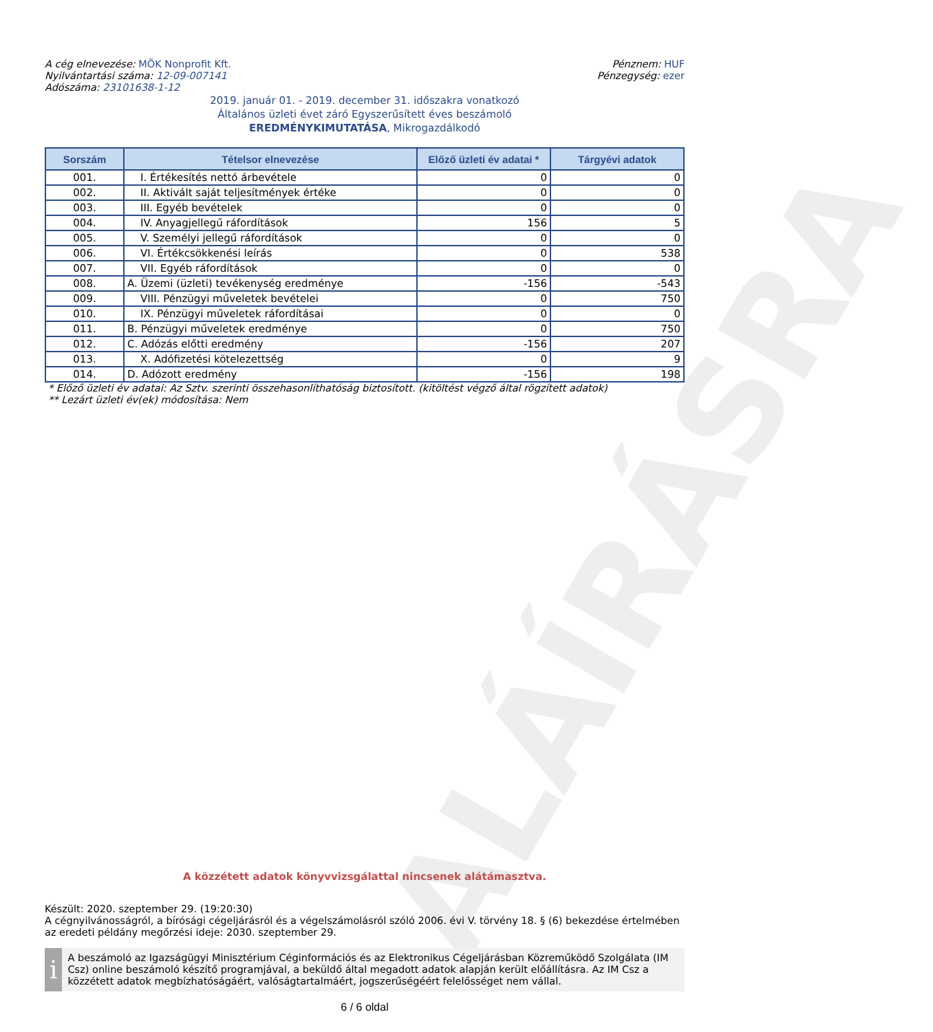ALÁÍRÁSRA
A cég elnevezése: MÖK Nonprofit Kft.
Nyilvántartási száma: 12-09-007141
Adószáma: 23101638-1-12
Pénznem: HUF
Pénzegység: ezer
2019. január 01. - 2019. december 31. időszakra vonatkozó
Általános üzleti évet záró Egyszerűsített éves beszámoló
EREDMÉNYKIMUTATÁSA, Mikrogazdálkodó
| Sorszám | Tételsor elnevezése | Előző üzleti év adatai * | Tárgyévi adatok |
| --- | --- | --- | --- |
| 001. | I. Értékesítés nettó árbevétele | 0 | 0 |
| 002. | II. Aktivált saját teljesítmények értéke | 0 | 0 |
| 003. | III. Egyéb bevételek | 0 | 0 |
| 004. | IV. Anyagjellegű ráfordítások | 156 | 5 |
| 005. | V. Személyi jellegű ráfordítások | 0 | 0 |
| 006. | VI. Értékcsökkenési leírás | 0 | 538 |
| 007. | VII. Egyéb ráfordítások | 0 | 0 |
| 008. | A. Üzemi (üzleti) tevékenység eredménye | -156 | -543 |
| 009. | VIII. Pénzügyi műveletek bevételei | 0 | 750 |
| 010. | IX. Pénzügyi műveletek ráfordításai | 0 | 0 |
| 011. | B. Pénzügyi műveletek eredménye | 0 | 750 |
| 012. | C. Adózás előtti eredmény | -156 | 207 |
| 013. | X. Adófizetési kötelezettség | 0 | 9 |
| 014. | D. Adózott eredmény | -156 | 198 |
* Előző üzleti év adatai: Az Sztv. szerinti összehasonlíthatóság biztosított. (kitöltést végző által rögzített adatok)
** Lezárt üzleti év(ek) módosítása: Nem
A közzétett adatok könyvvizsgálattal nincsenek alátámasztva.
Készült: 2020. szeptember 29. (19:20:30)
A cégnyilvánosságról, a bírósági cégeljárásról és a végelszámolásról szóló 2006. évi V. törvény 18. § (6) bekezdése értelmében az eredeti példány megőrzési ideje: 2030. szeptember 29.
i
A beszámoló az Igazságügyi Minisztérium Céginformációs és az Elektronikus Cégeljárásban Közreműködő Szolgálata (IM Csz) online beszámoló készítő programjával, a beküldő által megadott adatok alapján került előállításra. Az IM Csz a közzétett adatok megbízhatóságáért, valóságtartalmáért, jogszerűségéért felelősséget nem vállal.
6 / 6 oldal